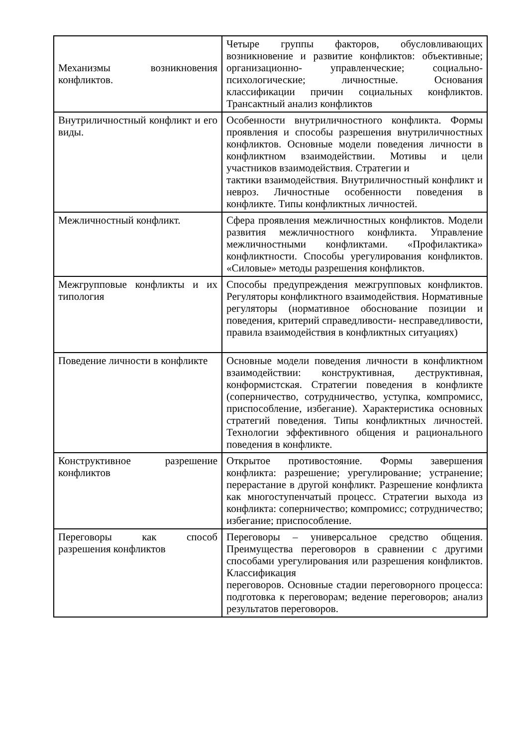| Механизмы возникновения конфликтов. | Четыре группы факторов, обусловливающих возникновение и развитие конфликтов: объективные; организационно- управленческие; социально-психологические; личностные. Основания классификации причин социальных конфликтов. Трансактный анализ конфликтов |
| Внутриличностный конфликт и его виды. | Особенности внутриличностного конфликта. Формы проявления и способы разрешения внутриличностных конфликтов. Основные модели поведения личности в конфликтном взаимодействии. Мотивы и цели участников взаимодействия. Стратегии и тактики взаимодействия. Внутриличностный конфликт и невроз. Личностные особенности поведения в конфликте. Типы конфликтных личностей. |
| Межличностный конфликт. | Сфера проявления межличностных конфликтов. Модели развития межличностного конфликта. Управление межличностными конфликтами. «Профилактика» конфликтности. Способы урегулирования конфликтов. «Силовые» методы разрешения конфликтов. |
| Межгрупповые конфликты и их типология | Способы предупреждения межгрупповых конфликтов. Регуляторы конфликтного взаимодействия. Нормативные регуляторы (нормативное обоснование позиции и поведения, критерий справедливости- несправедливости, правила взаимодействия в конфликтных ситуациях) |
| Поведение личности в конфликте | Основные модели поведения личности в конфликтном взаимодействии: конструктивная, деструктивная, конформистская. Стратегии поведения в конфликте (соперничество, сотрудничество, уступка, компромисс, приспособление, избегание). Характеристика основных стратегий поведения. Типы конфликтных личностей. Технологии эффективного общения и рационального поведения в конфликте. |
| Конструктивное разрешение конфликтов | Открытое противостояние. Формы завершения конфликта: разрешение; урегулирование; устранение; перерастание в другой конфликт. Разрешение конфликта как многоступенчатый процесс. Стратегии выхода из конфликта: соперничество; компромисс; сотрудничество; избегание; приспособление. |
| Переговоры как способ разрешения конфликтов | Переговоры – универсальное средство общения. Преимущества переговоров в сравнении с другими способами урегулирования или разрешения конфликтов. Классификация переговоров. Основные стадии переговорного процесса: подготовка к переговорам; ведение переговоров; анализ результатов переговоров. |